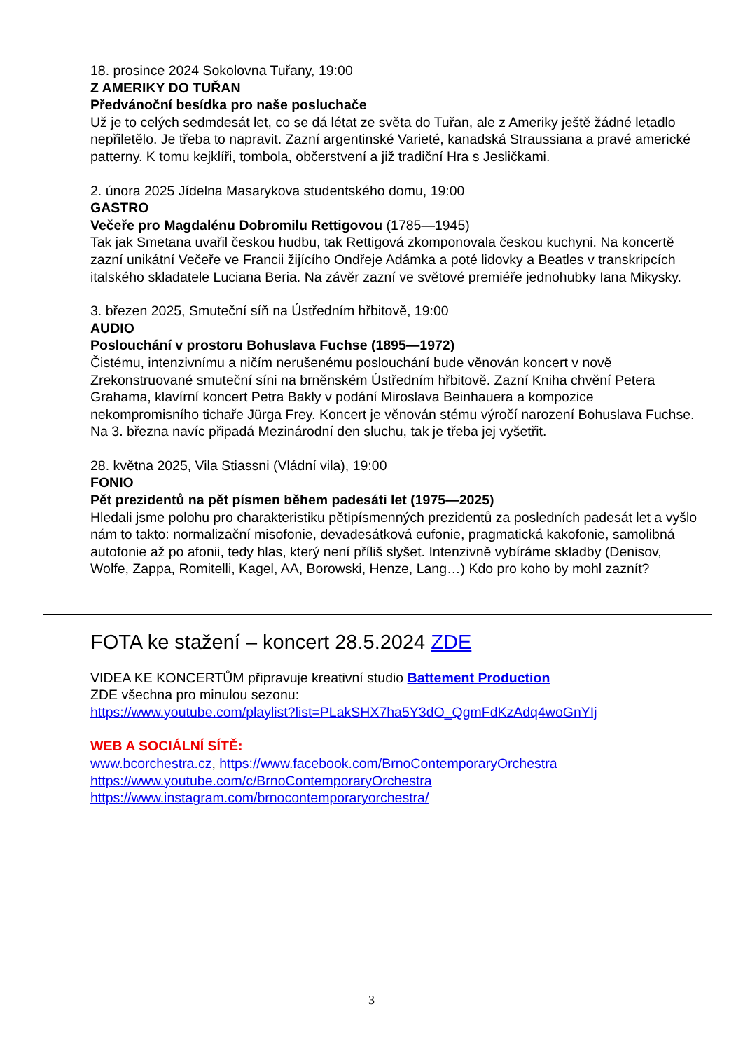18. prosince 2024 Sokolovna Tuřany, 19:00
Z AMERIKY DO TUŘAN
Předvánoční besídka pro naše posluchače
Už je to celých sedmdesát let, co se dá létat ze světa do Tuřan, ale z Ameriky ještě žádné letadlo
nepřiletělo. Je třeba to napravit. Zazní argentinské Varieté, kanadská Straussiana a pravé americké
patterny. K tomu kejklíři, tombola, občerstvení a již tradiční Hra s Jesličkami.
2. února 2025 Jídelna Masarykova studentského domu, 19:00
GASTRO
Večeře pro Magdalénu Dobromilu Rettigovou (1785—1945)
Tak jak Smetana uvařil českou hudbu, tak Rettigová zkomponovala českou kuchyni. Na koncertě zazní unikátní Večeře ve Francii žijícího Ondřeje Adámka a poté lidovky a Beatles v transkripcích italského skladatele Luciana Beria. Na závěr zazní ve světové premiéře jednohubky Iana Mikysky.
3. březen 2025, Smuteční síň na Ústředním hřbitově, 19:00
AUDIO
Poslouchání v prostoru Bohuslava Fuchse (1895—1972)
Čistému, intenzivnímu a ničím nerušenému poslouchání bude věnován koncert v nově Zrekonstruované smuteční síni na brněnském Ústředním hřbitově. Zazní Kniha chvění Petera Grahama, klavírní koncert Petra Bakly v podání Miroslava Beinhauera a kompozice nekompromisního tichaře Jürga Frey. Koncert je věnován stému výročí narození Bohuslava Fuchse. Na 3. března navíc připadá Mezinárodní den sluchu, tak je třeba jej vyšetřit.
28. května 2025, Vila Stiassni (Vládní vila), 19:00
FONIO
Pět prezidentů na pět písmen během padesáti let (1975—2025)
Hledali jsme polohu pro charakteristiku pětipísmenných prezidentů za posledních padesát let a vyšlo nám to takto: normalizační misofonie, devadesátková eufonie, pragmatická kakofonie, samolibná autofonie až po afonii, tedy hlas, který není příliš slyšet. Intenzivně vybíráme skladby (Denisov, Wolfe, Zappa, Romitelli, Kagel, AA, Borowski, Henze, Lang…) Kdo pro koho by mohl zaznít?
FOTA ke stažení – koncert 28.5.2024 ZDE
VIDEA KE KONCERTŮM připravuje kreativní studio Battement Production
ZDE všechna pro minulou sezonu:
https://www.youtube.com/playlist?list=PLakSHX7ha5Y3dO_QgmFdKzAdq4woGnYIj
WEB A SOCIÁLNÍ SÍTĚ:
www.bcorchestra.cz, https://www.facebook.com/BrnoContemporaryOrchestra
https://www.youtube.com/c/BrnoContemporaryOrchestra
https://www.instagram.com/brnocontemporaryorchestra/
3